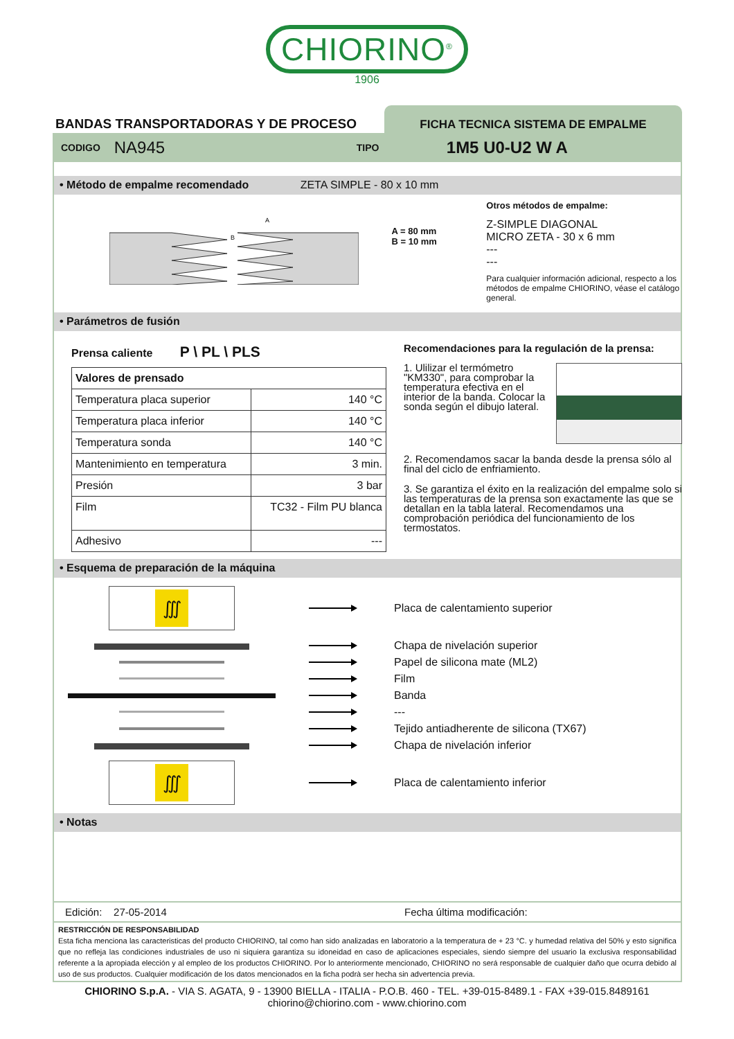CHIORINO<sup>®</sup>
1906
BANDAS TRANSPORTADORAS Y DE PROCESO
FICHA TECNICA SISTEMA DE EMPALME
CODIGO NA945 TIPO 1M5 U0-U2 W A
• Método de empalme recomendado ZETA SIMPLE - 80 x 10 mm
A
B
A = 80 mm
B = 10 mm
Otros métodos de empalme:
Z-SIMPLE DIAGONAL
MICRO ZETA - 30 x 6 mm
---
---
Para cualquier información adicional, respecto a los métodos de empalme CHIORINO, véase el catálogo general.
• Parámetros de fusión
Prensa caliente P \ PL \ PLS
| Valores de prensado | |
| --- | --- |
| Temperatura placa superior | 140 °C |
| Temperatura placa inferior | 140 °C |
| Temperatura sonda | 140 °C |
| Mantenimiento en temperatura | 3 min. |
| Presión | 3 bar |
| Film | TC32 - Film PU blanca |
| Adhesivo | --- |
Recomendaciones para la regulación de la prensa:
1. Ulilizar el termómetro "KM330", para comprobar la temperatura efectiva en el interior de la banda. Colocar la sonda según el dibujo lateral.
2. Recomendamos sacar la banda desde la prensa sólo al final del ciclo de enfriamiento.
3. Se garantiza el éxito en la realización del empalme solo si las temperaturas de la prensa son exactamente las que se detallan en la tabla lateral. Recomendamos una comprobación periódica del funcionamiento de los termostatos.
• Esquema de preparación de la máquina
∭
Placa de calentamiento superior
Chapa de nivelación superior
Papel de silicona mate (ML2)
Film
Banda
---
Tejido antiadherente de silicona (TX67)
Chapa de nivelación inferior
∭
Placa de calentamiento inferior
• Notas
Edición: 27-05-2014 Fecha última modificación:
RESTRICCIÓN DE RESPONSABILIDAD
Esta ficha menciona las caracteristicas del producto CHIORINO, tal como han sido analizadas en laboratorio a la temperatura de + 23 °C. y humedad relativa del 50% y esto significa que no refleja las condiciones industriales de uso ni siquiera garantiza su idoneidad en caso de aplicaciones especiales, siendo siempre del usuario la exclusiva responsabilidad referente a la apropiada elección y al empleo de los productos CHIORINO. Por lo anteriormente mencionado, CHIORINO no será responsable de cualquier daño que ocurra debido al uso de sus productos. Cualquier modificación de los datos mencionados en la ficha podrà ser hecha sin advertencia previa.
CHIORINO S.p.A. - VIA S. AGATA, 9 - 13900 BIELLA - ITALIA - P.O.B. 460 - TEL. +39-015-8489.1 - FAX +39-015.8489161
chiorino@chiorino.com - www.chiorino.com